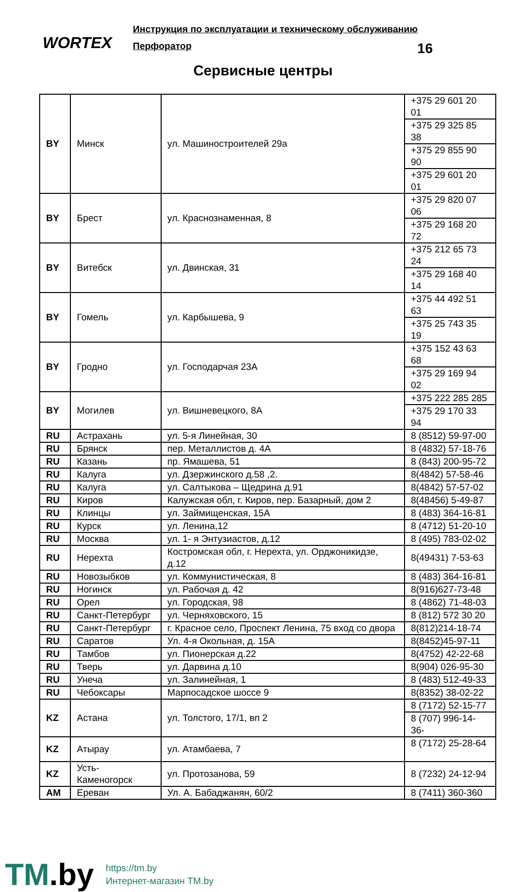WORTEX
Инструкция по эксплуатации и техническому обслуживанию
Перфоратор 16
Сервисные центры
| BY | Минск | ул. Машиностроителей 29а | +375 29 601 20 01 |
| | | | +375 29 325 85 38 |
| | | | +375 29 855 90 90 |
| | | | +375 29 601 20 01 |
| BY | Брест | ул. Краснознаменная, 8 | +375 29 820 07 06 |
| | | | +375 29 168 20 72 |
| BY | Витебск | ул. Двинская, 31 | +375 212 65 73 24 |
| | | | +375 29 168 40 14 |
| BY | Гомель | ул. Карбышева, 9 | +375 44 492 51 63 |
| | | | +375 25 743 35 19 |
| BY | Гродно | ул. Господарчая 23А | +375 152 43 63 68 |
| | | | +375 29 169 94 02 |
| BY | Могилев | ул. Вишневецкого, 8А | +375 222 285 285 |
| | | | +375 29 170 33 94 |
| RU | Астрахань | ул. 5-я Линейная, 30 | 8 (8512) 59-97-00 |
| RU | Брянск | пер. Металлистов д. 4А | 8 (4832) 57-18-76 |
| RU | Казань | пр. Ямашева, 51 | 8 (843) 200-95-72 |
| RU | Калуга | ул. Дзержинского д.58 ,2. | 8(4842) 57-58-46 |
| RU | Калуга | ул. Салтыкова – Щедрина д.91 | 8(4842) 57-57-02 |
| RU | Киров | Калужская обл, г. Киров, пер. Базарный, дом 2 | 8(48456) 5-49-87 |
| RU | Клинцы | ул. Займищенская, 15А | 8 (483) 364-16-81 |
| RU | Курск | ул. Ленина,12 | 8 (4712) 51-20-10 |
| RU | Москва | ул. 1- я Энтузиастов, д.12 | 8 (495) 783-02-02 |
| RU | Нерехта | Костромская обл, г. Нерехта, ул. Орджоникидзе, д.12 | 8(49431) 7-53-63 |
| RU | Новозыбков | ул. Коммунистическая, 8 | 8 (483) 364-16-81 |
| RU | Ногинск | ул. Рабочая д. 42 | 8(916)627-73-48 |
| RU | Орел | ул. Городская, 98 | 8 (4862) 71-48-03 |
| RU | Санкт-Петербург | ул. Черняховского, 15 | 8 (812) 572 30 20 |
| RU | Санкт-Петербург | г. Красное село, Проспект Ленина, 75 вход со двора | 8(812)214-18-74 |
| RU | Саратов | Ул. 4-я Окольная, д. 15А | 8(8452)45-97-11 |
| RU | Тамбов | ул. Пионерская д.22 | 8(4752) 42-22-68 |
| RU | Тверь | ул. Дарвина д.10 | 8(904) 026-95-30 |
| RU | Унеча | ул. Залинейная, 1 | 8 (483) 512-49-33 |
| RU | Чебоксары | Марпосадское шоссе 9 | 8(8352) 38-02-22 |
| KZ | Астана | ул. Толстого, 17/1, вп 2 | 8 (7172) 52-15-77 |
| | | | 8 (707) 996-14-36- |
| KZ | Атырау | ул. Атамбаева, 7 | 8 (7172) 25-28-64 |
| KZ | Усть-Каменогорск | ул. Протозанова, 59 | 8 (7232) 24-12-94 |
| AM | Ереван | Ул. А. Бабаджанян, 60/2 | 8 (7411) 360-360 |
TM.by
https://tm.by
Интернет-магазин TM.by